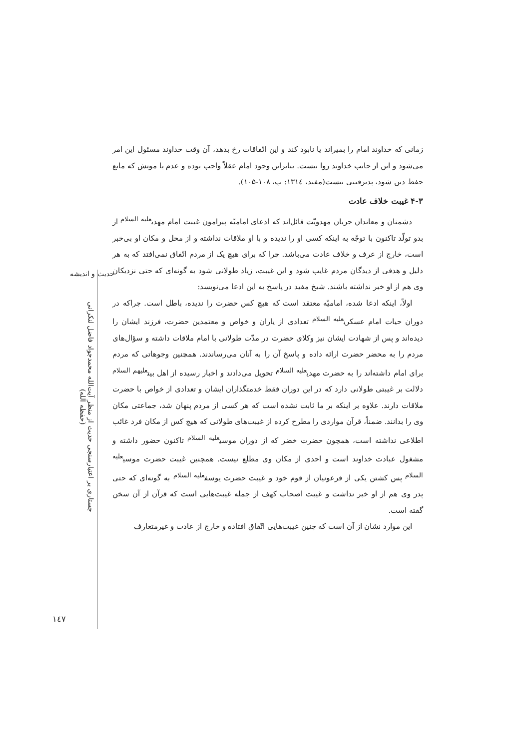حدیث و اندیشه
جستاری بر اعتبارسنجی حدیث از منظر آیت‌الله محمدجواد فاضل لنکرانی (حفظه الله)
۱٤۷
زمانی که خداوند امام را بمیراند یا نابود کند و این اتّفاقات رخ بدهد، آن وقت خداوند مسئول این امر می‌شود و این از جانب خداوند روا نیست. بنابراین وجود امام عقلاً واجب بوده و عدم یا موتش که مانع حفظ دین شود، پذیرفتنی نیست(مفید، ۱۳۱٤: ب، ۱۰۸-۱۰۵).
۴-۳ غیبت خلاف عادت
دشمنان و معاندان جریان مهدویّت قائل‌اند که ادعای امامیّه پیرامون غیبت امام مهدی<sup>علیه السلام</sup> از بدو تولّد تاکنون با توجّه به اینکه کسی او را ندیده و با او ملاقات نداشته و از محل و مکان او بی‌خبر است، خارج از عرف و خلاف عادت می‌باشد. چرا که برای هیچ یک از مردم اتّفاق نمی‌افتد که به هر دلیل و هدفی از دیدگان مردم غایب شود و این غیبت، زیاد طولانی شود به گونه‌ای که حتی نزدیکان وی هم از او خبر نداشته باشند. شیخ مفید در پاسخ به این ادعا می‌نویسد:
اولاً، اینکه ادعا شده، امامیّه معتقد است که هیچ کس حضرت را ندیده، باطل است. چراکه در دوران حیات امام عسکری<sup>علیه السلام</sup> تعدادی از یاران و خواص و معتمدین حضرت، فرزند ایشان را دیده‌اند و پس از شهادت ایشان نیز وکلای حضرت در مدّت طولانی با امام ملاقات داشته و سؤال‌های مردم را به محضر حضرت ارائه داده و پاسخ آن را به آنان می‌رساندند. همچنین وجوهاتی که مردم برای امام داشته‌اند را به حضرت مهدی<sup>علیه السلام</sup> تحویل می‌دادند و اخبار رسیده از اهل بیت<sup>علیهم السلام</sup> دلالت بر غیبتی طولانی دارد که در این دوران فقط خدمتگذاران ایشان و تعدادی از خواص با حضرت ملاقات دارند. علاوه بر اینکه بر ما ثابت نشده است که هر کسی از مردم پنهان شد، جماعتی مکان وی را بدانند. ضمناً، قرآن مواردی را مطرح کرده از غیبت‌های طولانی که هیچ کس از مکان فرد غائب اطلاعی نداشته است، همچون حضرت خضر که از دوران موسی<sup>علیه السلام</sup> تاکنون حضور داشته و مشغول عبادت خداوند است و احدی از مکان وی مطلع نیست. همچنین غیبت حضرت موسی<sup>علیه السلام</sup> پس کشتن یکی از فرعونیان از قوم خود و غیبت حضرت یوسف<sup>علیه السلام</sup> به گونه‌ای که حتی پدر وی هم از او خبر نداشت و غیبت اصحاب کهف از جمله غیبت‌هایی است که قرآن از آن سخن گفته است.
این موارد نشان از آن است که چنین غیبت‌هایی اتّفاق افتاده و خارج از عادت و غیرمتعارف